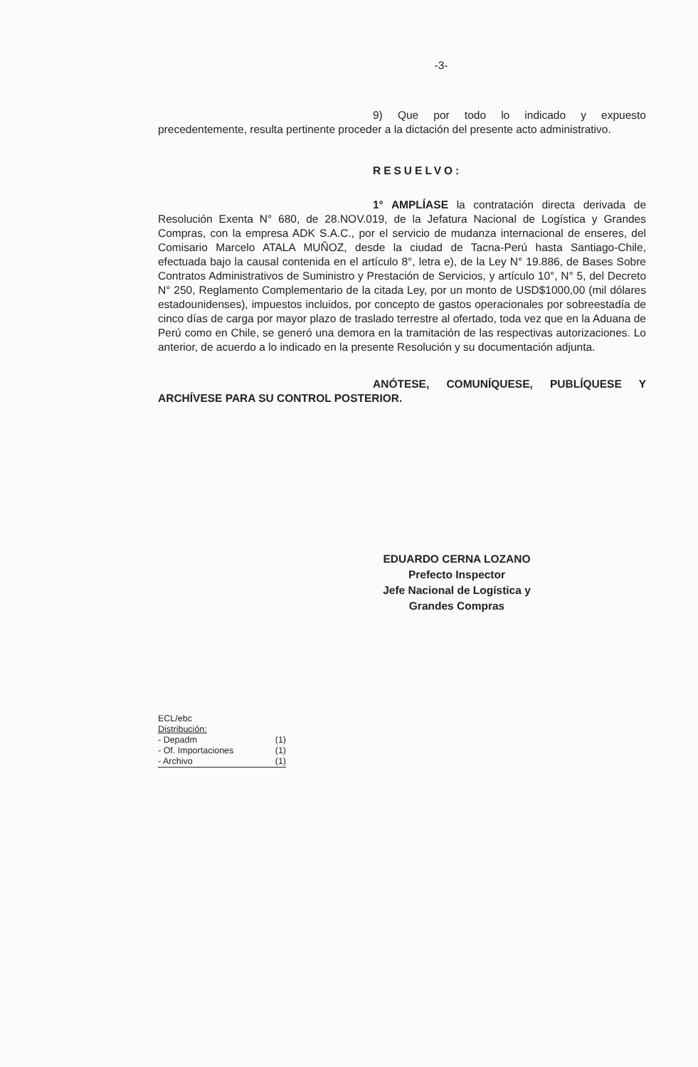-3-
9) Que por todo lo indicado y expuesto precedentemente, resulta pertinente proceder a la dictación del presente acto administrativo.
RESUELVO:
1° AMPLÍASE la contratación directa derivada de Resolución Exenta N° 680, de 28.NOV.019, de la Jefatura Nacional de Logística y Grandes Compras, con la empresa ADK S.A.C., por el servicio de mudanza internacional de enseres, del Comisario Marcelo ATALA MUÑOZ, desde la ciudad de Tacna-Perú hasta Santiago-Chile, efectuada bajo la causal contenida en el artículo 8°, letra e), de la Ley N° 19.886, de Bases Sobre Contratos Administrativos de Suministro y Prestación de Servicios, y artículo 10°, N° 5, del Decreto N° 250, Reglamento Complementario de la citada Ley, por un monto de USD$1000,00 (mil dólares estadounidenses), impuestos incluidos, por concepto de gastos operacionales por sobreestadía de cinco días de carga por mayor plazo de traslado terrestre al ofertado, toda vez que en la Aduana de Perú como en Chile, se generó una demora en la tramitación de las respectivas autorizaciones. Lo anterior, de acuerdo a lo indicado en la presente Resolución y su documentación adjunta.
ANÓTESE, COMUNÍQUESE, PUBLÍQUESE Y ARCHÍVESE PARA SU CONTROL POSTERIOR.
EDUARDO CERNA LOZANO
Prefecto Inspector
Jefe Nacional de Logística y
Grandes Compras
ECL/ebc
Distribución:
- Depadm (1)
- Of. Importaciones (1)
- Archivo (1)